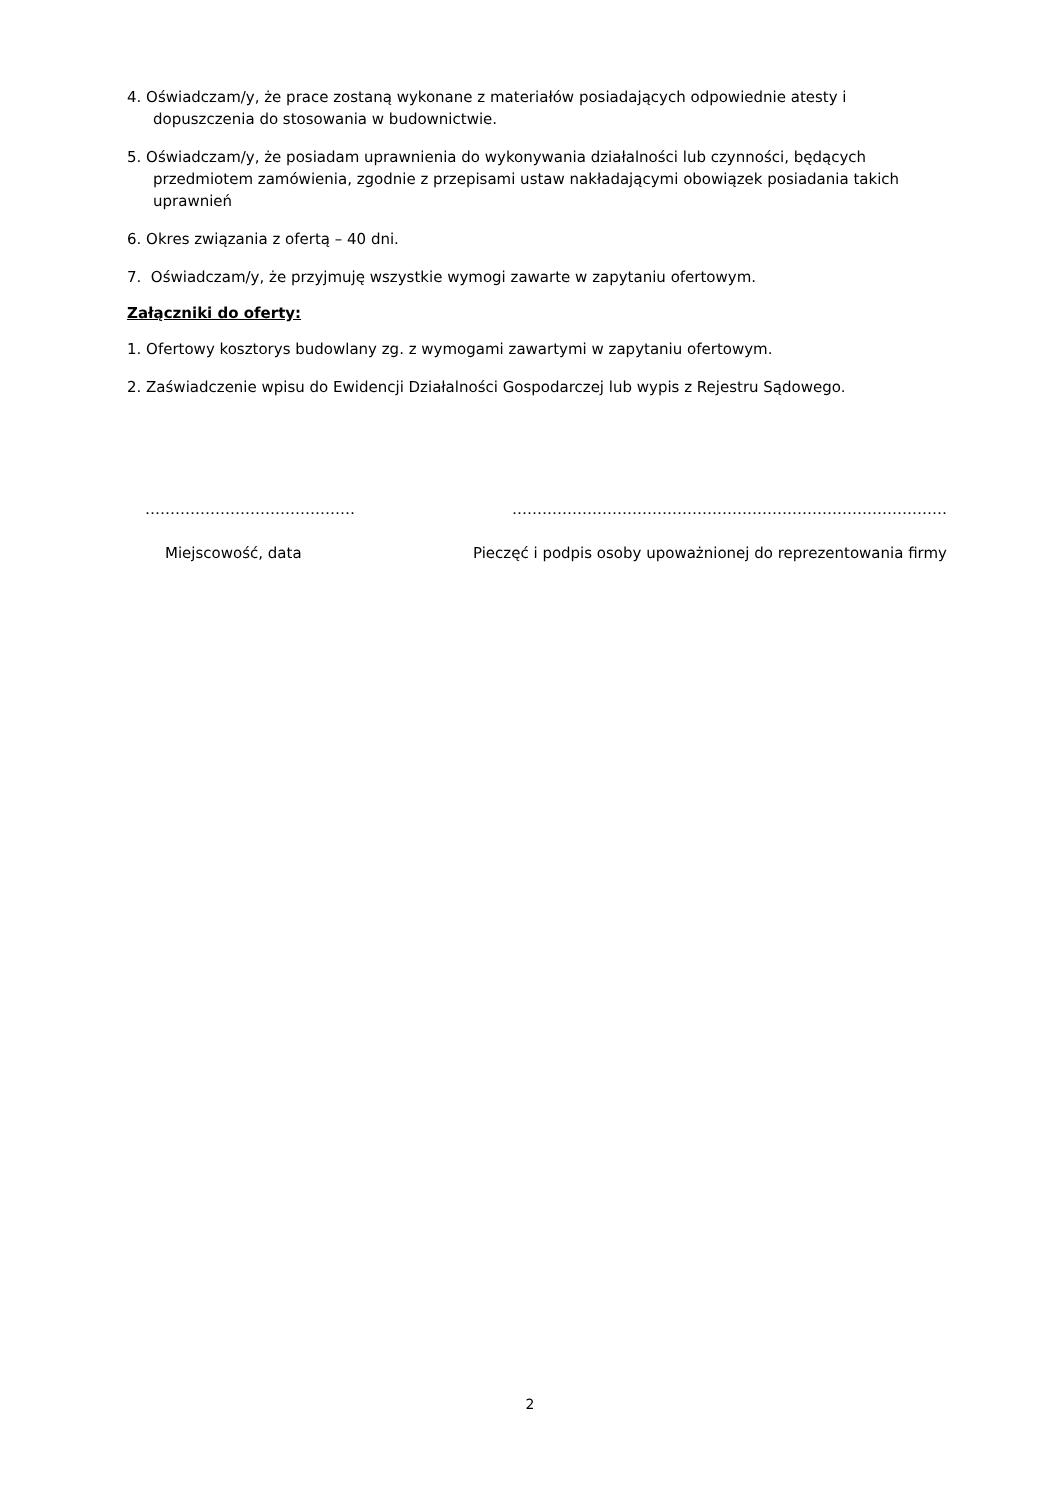4. Oświadczam/y, że prace zostaną wykonane z materiałów posiadających odpowiednie atesty i dopuszczenia do stosowania w budownictwie.
5. Oświadczam/y, że posiadam uprawnienia do wykonywania działalności lub czynności, będących przedmiotem zamówienia, zgodnie z przepisami ustaw nakładającymi obowiązek posiadania takich uprawnień
6. Okres związania z ofertą – 40 dni.
7. Oświadczam/y, że przyjmuję wszystkie wymogi zawarte w zapytaniu ofertowym.
Załączniki do oferty:
1. Ofertowy kosztorys budowlany zg. z wymogami zawartymi w zapytaniu ofertowym.
2. Zaświadczenie wpisu do Ewidencji Działalności Gospodarczej lub wypis z Rejestru Sądowego.
……………………………………
Miejscowość, data
……………………………………………………………………………
Pieczęć i podpis osoby upoważnionej do reprezentowania firmy
2